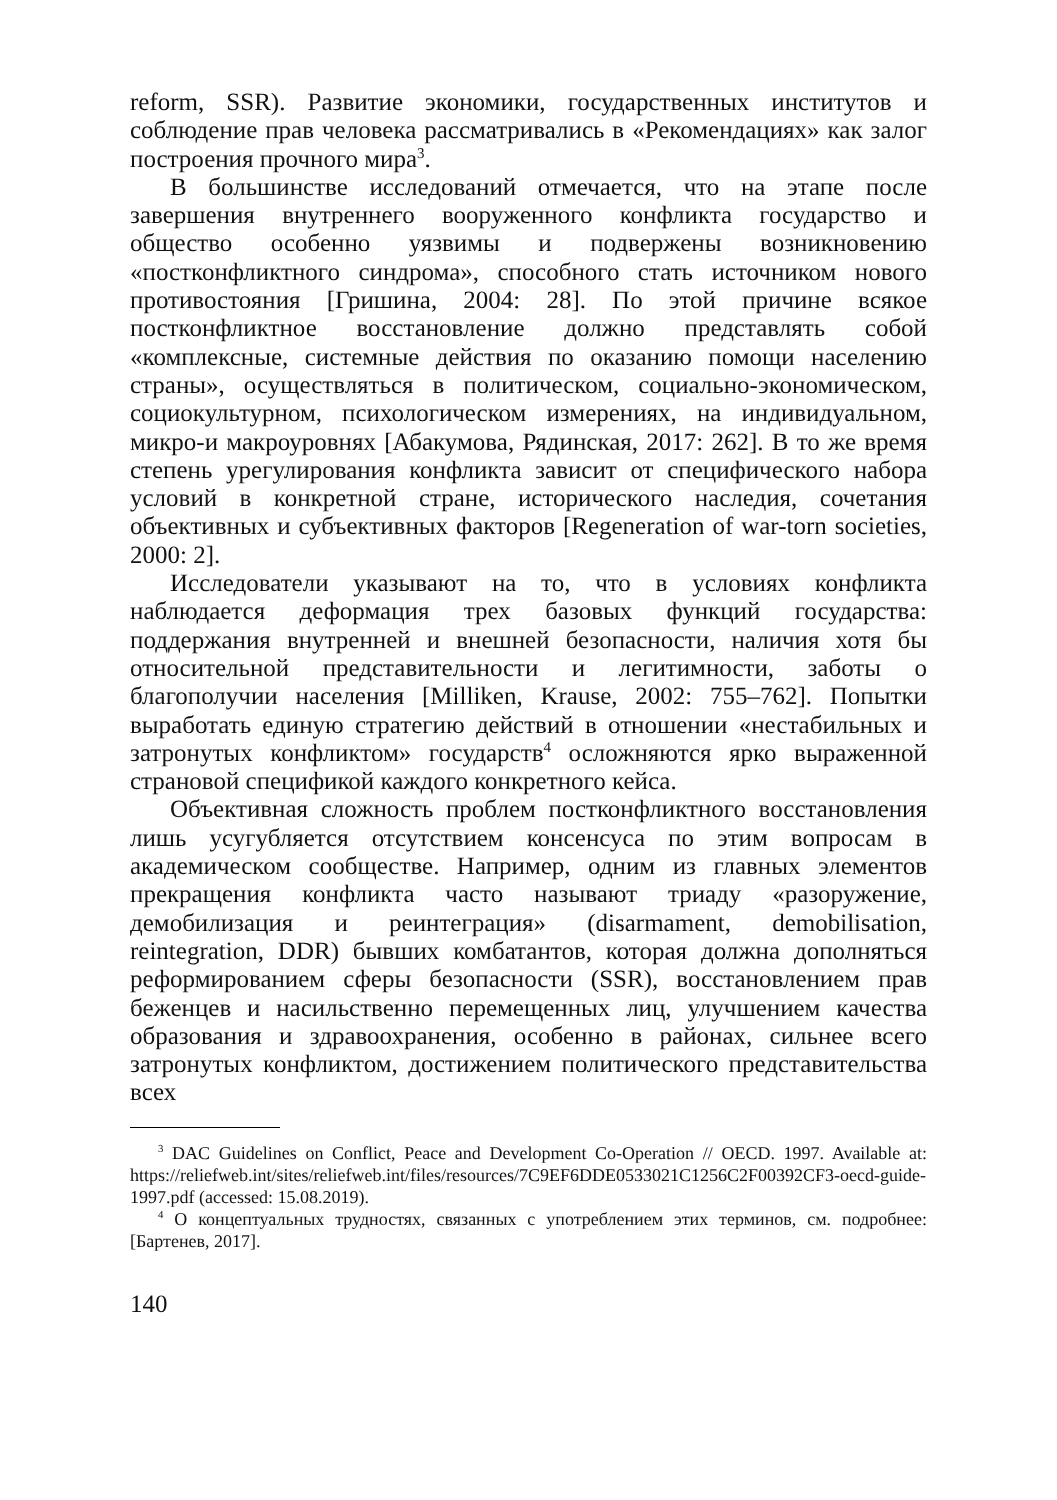reform, SSR). Развитие экономики, государственных институтов и соблюдение прав человека рассматривались в «Рекомендациях» как залог построения прочного мира<sup>3</sup>.
В большинстве исследований отмечается, что на этапе после завершения внутреннего вооруженного конфликта государство и общество особенно уязвимы и подвержены возникновению «постконфликтного синдрома», способного стать источником нового противостояния [Гришина, 2004: 28]. По этой причине всякое постконфликтное восстановление должно представлять собой «комплексные, системные действия по оказанию помощи населению страны», осуществляться в политическом, социально-экономическом, социокультурном, психологическом измерениях, на индивидуальном, микро-и макроуровнях [Абакумова, Рядинская, 2017: 262]. В то же время степень урегулирования конфликта зависит от специфического набора условий в конкретной стране, исторического наследия, сочетания объективных и субъективных факторов [Regeneration of war-torn societies, 2000: 2].
Исследователи указывают на то, что в условиях конфликта наблюдается деформация трех базовых функций государства: поддержания внутренней и внешней безопасности, наличия хотя бы относительной представительности и легитимности, заботы о благополучии населения [Milliken, Krause, 2002: 755–762]. Попытки выработать единую стратегию действий в отношении «нестабильных и затронутых конфликтом» государств<sup>4</sup> осложняются ярко выраженной страновой спецификой каждого конкретного кейса.
Объективная сложность проблем постконфликтного восстановления лишь усугубляется отсутствием консенсуса по этим вопросам в академическом сообществе. Например, одним из главных элементов прекращения конфликта часто называют триаду «разоружение, демобилизация и реинтеграция» (disarmament, demobilisation, reintegration, DDR) бывших комбатантов, которая должна дополняться реформированием сферы безопасности (SSR), восстановлением прав беженцев и насильственно перемещенных лиц, улучшением качества образования и здравоохранения, особенно в районах, сильнее всего затронутых конфликтом, достижением политического представительства всех
<sup>3</sup> DAC Guidelines on Conflict, Peace and Development Co-Operation // OECD. 1997. Available at: https://reliefweb.int/sites/reliefweb.int/files/resources/7C9EF6DDE0533021C1256C2F00392CF3-oecd-guide-1997.pdf (accessed: 15.08.2019).
<sup>4</sup> О концептуальных трудностях, связанных с употреблением этих терминов, см. подробнее: [Бартенев, 2017].
140